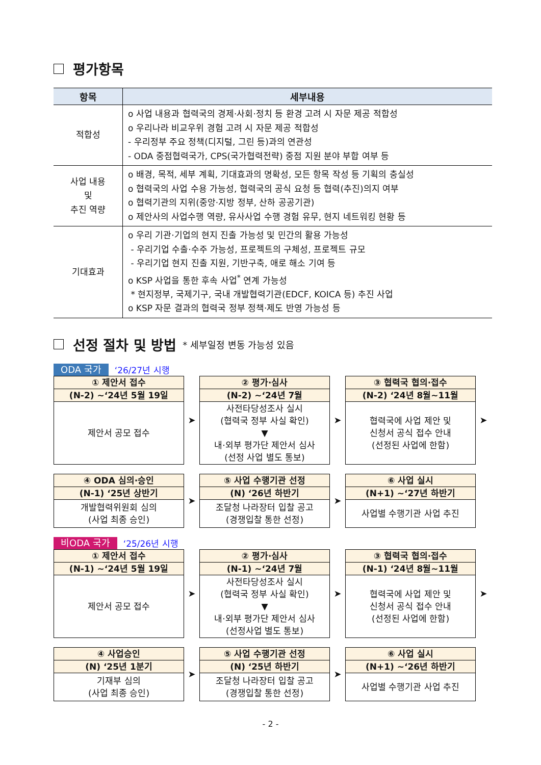평가항목
| 항목 | 세부내용 |
| --- | --- |
| 적합성 | o 사업 내용과 협력국의 경제·사회·정치 등 환경 고려 시 자문 제공 적합성 o 우리나라 비교우위 경험 고려 시 자문 제공 적합성 - 우리정부 주요 정책(디지털, 그린 등)과의 연관성 - ODA 중점협력국가, CPS(국가협력전략) 중점 지원 분야 부합 여부 등 |
| 사업 내용 및 추진 역량 | o 배경, 목적, 세부 계획, 기대효과의 명확성, 모든 항목 작성 등 기획의 충실성 o 협력국의 사업 수용 가능성, 협력국의 공식 요청 등 협력(추진)의지 여부 o 협력기관의 지위(중앙·지방 정부, 산하 공공기관) o 제안사의 사업수행 역량, 유사사업 수행 경험 유무, 현지 네트워킹 현황 등 |
| 기대효과 | o 우리 기관·기업의 현지 진출 가능성 및 민간의 활용 가능성 - 우리기업 수출·수주 가능성, 프로젝트의 구체성, 프로젝트 규모 - 우리기업 현지 진출 지원, 기반구축, 애로 해소 기여 등 o KSP 사업을 통한 후속 사업<sup>*</sup> 연계 가능성 * 현지정부, 국제기구, 국내 개발협력기관(EDCF, KOICA 등) 추진 사업 o KSP 자문 결과의 협력국 정부 정책·제도 반영 가능성 등 |
선정 절차 및 방법 * 세부일정 변동 가능성 있음
ODA 국가 ‘26/27년 시행
① 제안서 접수
(N-2) ~‘24년 5월 19일
제안서 공모 접수
➤
② 평가·심사
(N-2) ~‘24년 7월
사전타당성조사 실시
(협력국 정부 사실 확인)
▼
내·외부 평가단 제안서 심사
(선정 사업 별도 통보)
➤
③ 협력국 협의·접수
(N-2) ‘24년 8월~11월
협력국에 사업 제안 및
신청서 공식 접수 안내
(선정된 사업에 한함)
➤
④ ODA 심의·승인
(N-1) ‘25년 상반기
개발협력위원회 심의
(사업 최종 승인)
➤
⑤ 사업 수행기관 선정
(N) ‘26년 하반기
조달청 나라장터 입찰 공고
(경쟁입찰 통한 선정)
➤
⑥ 사업 실시
(N+1) ~‘27년 하반기
사업별 수행기관 사업 추진
비ODA 국가 ‘25/26년 시행
① 제안서 접수
(N-1) ~‘24년 5월 19일
제안서 공모 접수
➤
② 평가·심사
(N-1) ~‘24년 7월
사전타당성조사 실시
(협력국 정부 사실 확인)
▼
내·외부 평가단 제안서 심사
(선정사업 별도 통보)
➤
③ 협력국 협의·접수
(N-1) ‘24년 8월~11월
협력국에 사업 제안 및
신청서 공식 접수 안내
(선정된 사업에 한함)
➤
④ 사업승인
(N) ‘25년 1분기
기재부 심의
(사업 최종 승인)
➤
⑤ 사업 수행기관 선정
(N) ‘25년 하반기
조달청 나라장터 입찰 공고
(경쟁입찰 통한 선정)
➤
⑥ 사업 실시
(N+1) ~‘26년 하반기
사업별 수행기관 사업 추진
- 2 -